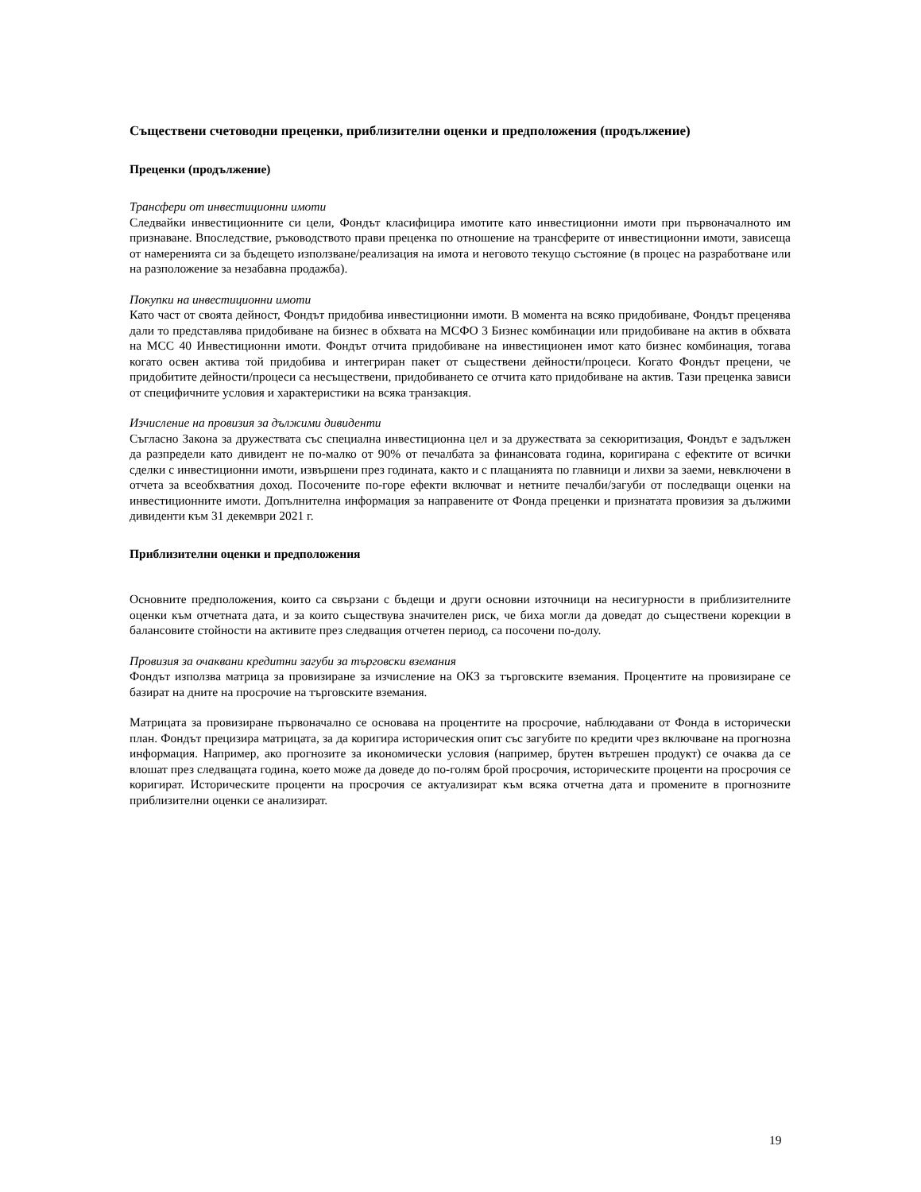Съществени счетоводни преценки, приблизителни оценки и предположения (продължение)
Преценки (продължение)
Трансфери от инвестиционни имоти
Следвайки инвестиционните си цели, Фондът класифицира имотите като инвестиционни имоти при първоначалното им признаване. Впоследствие, ръководството прави преценка по отношение на трансферите от инвестиционни имоти, зависеща от намеренията си за бъдещето използване/реализация на имота и неговото текущо състояние (в процес на разработване или на разположение за незабавна продажба).
Покупки на инвестиционни имоти
Като част от своята дейност, Фондът придобива инвестиционни имоти. В момента на всяко придобиване, Фондът преценява дали то представлява придобиване на бизнес в обхвата на МСФО 3 Бизнес комбинации или придобиване на актив в обхвата на МСС 40 Инвестиционни имоти. Фондът отчита придобиване на инвестиционен имот като бизнес комбинация, тогава когато освен актива той придобива и интегриран пакет от съществени дейности/процеси. Когато Фондът прецени, че придобитите дейности/процеси са несъществени, придобиването се отчита като придобиване на актив. Тази преценка зависи от специфичните условия и характеристики на всяка транзакция.
Изчисление на провизия за дължими дивиденти
Съгласно Закона за дружествата със специална инвестиционна цел и за дружествата за секюритизация, Фондът е задължен да разпредели като дивидент не по-малко от 90% от печалбата за финансовата година, коригирана с ефектите от всички сделки с инвестиционни имоти, извършени през годината, както и с плащанията по главници и лихви за заеми, невключени в отчета за всеобхватния доход. Посочените по-горе ефекти включват и нетните печалби/загуби от последващи оценки на инвестиционните имоти. Допълнителна информация за направените от Фонда преценки и признатата провизия за дължими дивиденти към 31 декември 2021 г.
Приблизителни оценки и предположения
Основните предположения, които са свързани с бъдещи и други основни източници на несигурности в приблизителните оценки към отчетната дата, и за които съществува значителен риск, че биха могли да доведат до съществени корекции в балансовите стойности на активите през следващия отчетен период, са посочени по-долу.
Провизия за очаквани кредитни загуби за търговски вземания
Фондът използва матрица за провизиране за изчисление на ОКЗ за търговските вземания. Процентите на провизиране се базират на дните на просрочие на търговските вземания.
Матрицата за провизиране първоначално се основава на процентите на просрочие, наблюдавани от Фонда в исторически план. Фондът прецизира матрицата, за да коригира историческия опит със загубите по кредити чрез включване на прогнозна информация. Например, ако прогнозите за икономически условия (например, брутен вътрешен продукт) се очаква да се влошат през следващата година, което може да доведе до по-голям брой просрочия, историческите проценти на просрочия се коригират. Историческите проценти на просрочия се актуализират към всяка отчетна дата и промените в прогнозните приблизителни оценки се анализират.
19